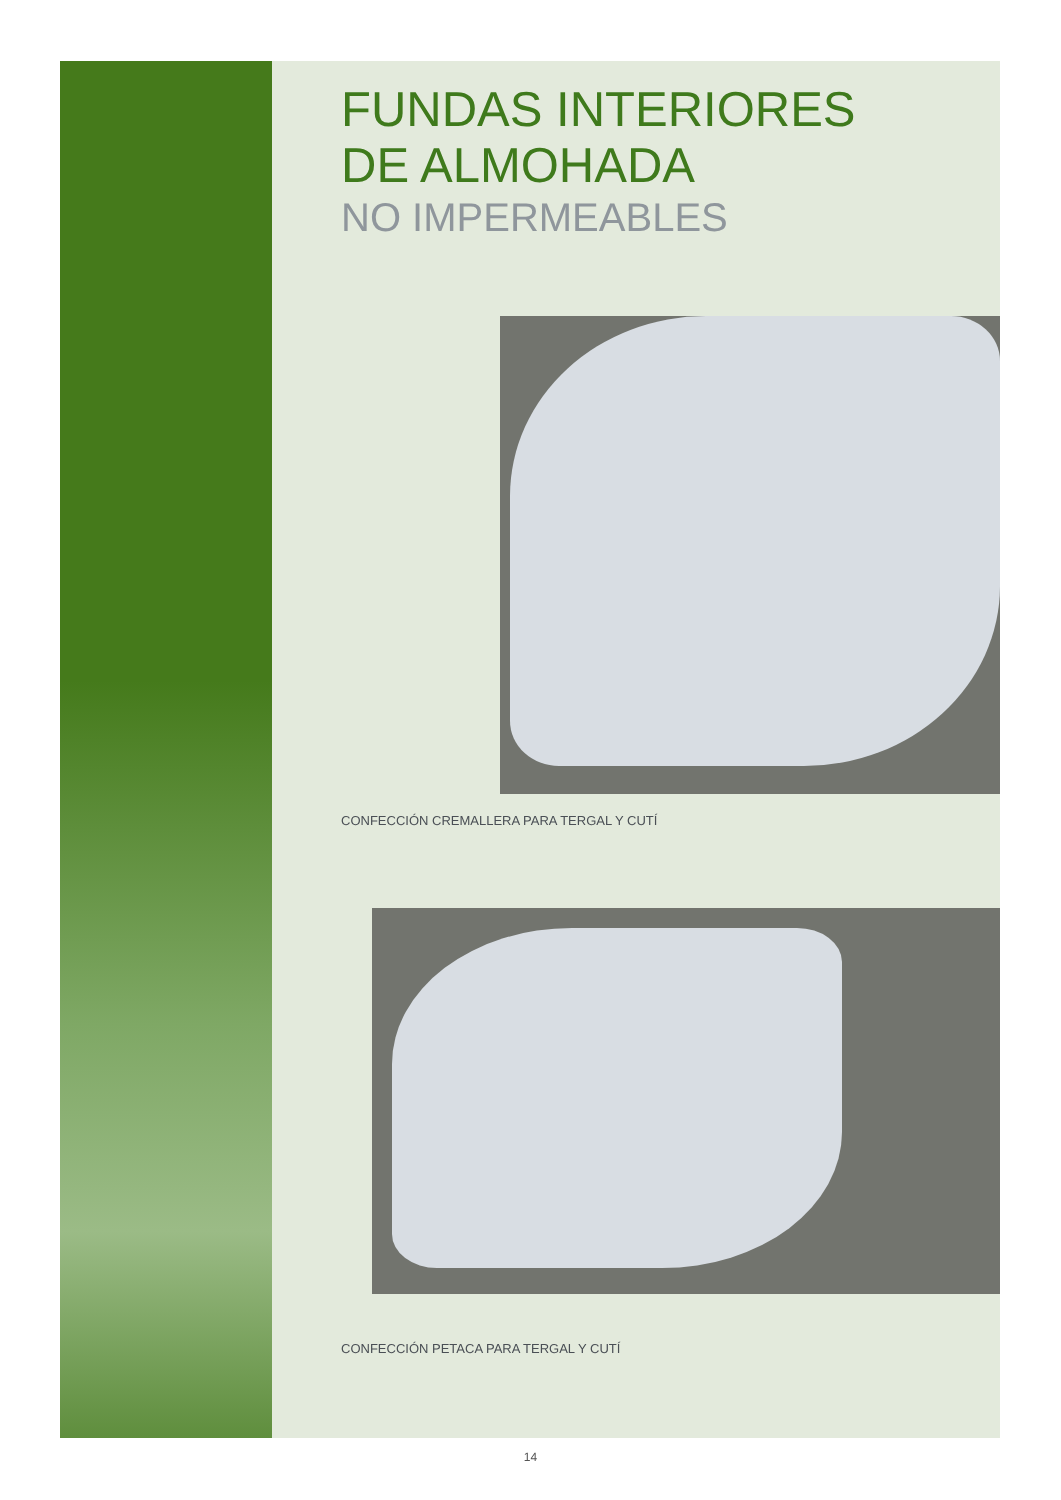FUNDAS INTERIORES
DE ALMOHADA
NO IMPERMEABLES
CONFECCIÓN CREMALLERA PARA TERGAL Y CUTÍ
CONFECCIÓN PETACA PARA TERGAL Y CUTÍ
14